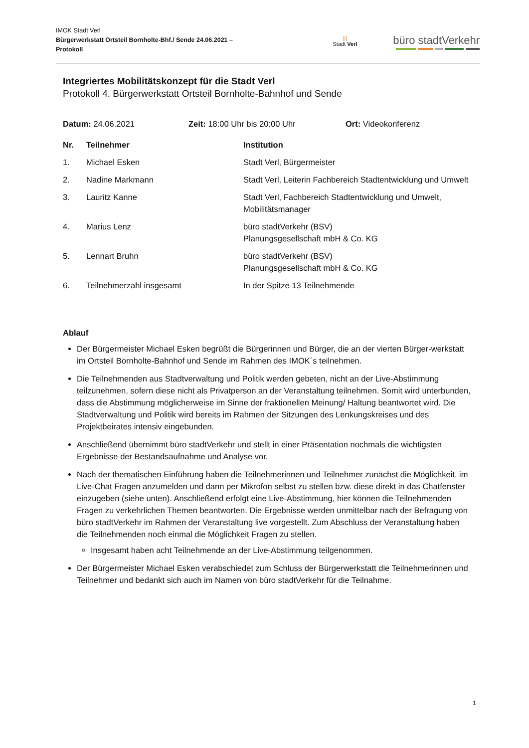IMOK Stadt Verl
Bürgerwerkstatt Ortsteil Bornholte-Bhf./ Sende 24.06.2021 –
Protokoll
|||
Stadt Verl
büro stadtVerkehr
Integriertes Mobilitätskonzept für die Stadt Verl
Protokoll 4. Bürgerwerkstatt Ortsteil Bornholte-Bahnhof und Sende
Datum: 24.06.2021 Zeit: 18:00 Uhr bis 20:00 Uhr Ort: Videokonferenz
| Nr. | Teilnehmer | Institution |
| --- | --- | --- |
| 1. | Michael Esken | Stadt Verl, Bürgermeister |
| 2. | Nadine Markmann | Stadt Verl, Leiterin Fachbereich Stadtentwicklung und Umwelt |
| 3. | Lauritz Kanne | Stadt Verl, Fachbereich Stadtentwicklung und Umwelt, Mobilitätsmanager |
| 4. | Marius Lenz | büro stadtVerkehr (BSV) Planungsgesellschaft mbH & Co. KG |
| 5. | Lennart Bruhn | büro stadtVerkehr (BSV) Planungsgesellschaft mbH & Co. KG |
| 6. | Teilnehmerzahl insgesamt | In der Spitze 13 Teilnehmende |
Ablauf
Der Bürgermeister Michael Esken begrüßt die Bürgerinnen und Bürger, die an der vierten Bürger-werkstatt im Ortsteil Bornholte-Bahnhof und Sende im Rahmen des IMOK´s teilnehmen.
Die Teilnehmenden aus Stadtverwaltung und Politik werden gebeten, nicht an der Live-Abstimmung teilzunehmen, sofern diese nicht als Privatperson an der Veranstaltung teilnehmen. Somit wird unterbunden, dass die Abstimmung möglicherweise im Sinne der fraktionellen Meinung/ Haltung beantwortet wird. Die Stadtverwaltung und Politik wird bereits im Rahmen der Sitzungen des Lenkungskreises und des Projektbeirates intensiv eingebunden.
Anschließend übernimmt büro stadtVerkehr und stellt in einer Präsentation nochmals die wichtigsten Ergebnisse der Bestandsaufnahme und Analyse vor.
Nach der thematischen Einführung haben die Teilnehmerinnen und Teilnehmer zunächst die Möglichkeit, im Live-Chat Fragen anzumelden und dann per Mikrofon selbst zu stellen bzw. diese direkt in das Chatfenster einzugeben (siehe unten). Anschließend erfolgt eine Live-Abstimmung, hier können die Teilnehmenden Fragen zu verkehrlichen Themen beantworten. Die Ergebnisse werden unmittelbar nach der Befragung von büro stadtVerkehr im Rahmen der Veranstaltung live vorgestellt. Zum Abschluss der Veranstaltung haben die Teilnehmenden noch einmal die Möglichkeit Fragen zu stellen.
Insgesamt haben acht Teilnehmende an der Live-Abstimmung teilgenommen.
Der Bürgermeister Michael Esken verabschiedet zum Schluss der Bürgerwerkstatt die Teilnehmerinnen und Teilnehmer und bedankt sich auch im Namen von büro stadtVerkehr für die Teilnahme.
1